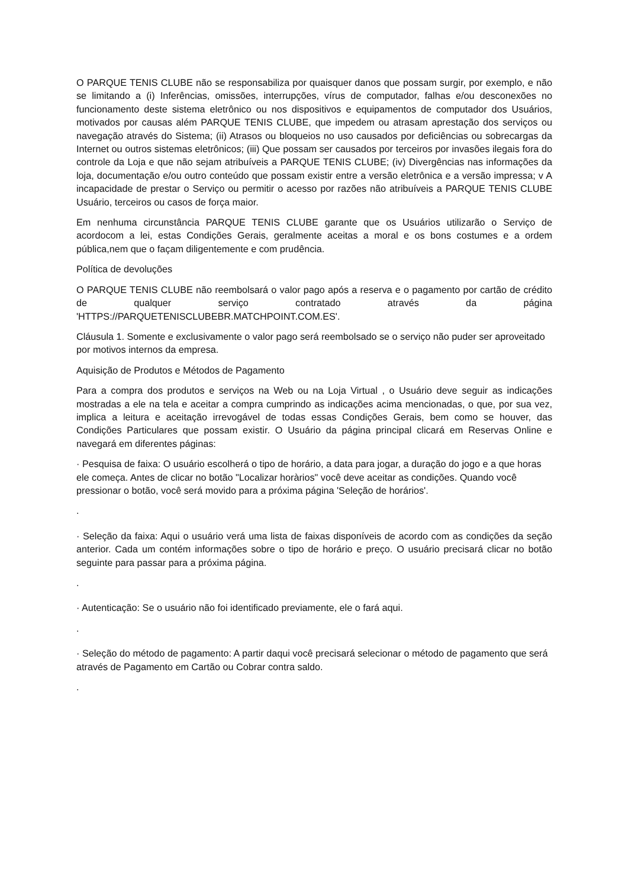O PARQUE TENIS CLUBE não se responsabiliza por quaisquer danos que possam surgir, por exemplo, e não se limitando a (i) Inferências, omissões, interrupções, vírus de computador, falhas e/ou desconexões no funcionamento deste sistema eletrônico ou nos dispositivos e equipamentos de computador dos Usuários, motivados por causas além PARQUE TENIS CLUBE, que impedem ou atrasam aprestação dos serviços ou navegação através do Sistema; (ii) Atrasos ou bloqueios no uso causados por deficiências ou sobrecargas da Internet ou outros sistemas eletrônicos; (iii) Que possam ser causados por terceiros por invasões ilegais fora do controle da Loja e que não sejam atribuíveis a PARQUE TENIS CLUBE; (iv) Divergências nas informações da loja, documentação e/ou outro conteúdo que possam existir entre a versão eletrônica e a versão impressa; v A incapacidade de prestar o Serviço ou permitir o acesso por razões não atribuíveis a PARQUE TENIS CLUBE Usuário, terceiros ou casos de força maior.
Em nenhuma circunstância PARQUE TENIS CLUBE garante que os Usuários utilizarão o Serviço de acordocom a lei, estas Condições Gerais, geralmente aceitas a moral e os bons costumes e a ordem pública,nem que o façam diligentemente e com prudência.
Política de devoluções
O PARQUE TENIS CLUBE não reembolsará o valor pago após a reserva e o pagamento por cartão de crédito de qualquer serviço contratado através da página 'HTTPS://PARQUETENISCLUBEBR.MATCHPOINT.COM.ES'.
Cláusula 1. Somente e exclusivamente o valor pago será reembolsado se o serviço não puder ser aproveitado por motivos internos da empresa.
Aquisição de Produtos e Métodos de Pagamento
Para a compra dos produtos e serviços na Web ou na Loja Virtual , o Usuário deve seguir as indicações mostradas a ele na tela e aceitar a compra cumprindo as indicações acima mencionadas, o que, por sua vez, implica a leitura e aceitação irrevogável de todas essas Condições Gerais, bem como se houver, das Condições Particulares que possam existir. O Usuário da página principal clicará em Reservas Online e navegará em diferentes páginas:
· Pesquisa de faixa: O usuário escolherá o tipo de horário, a data para jogar, a duração do jogo e a que horas ele começa. Antes de clicar no botão "Localizar horàrios" você deve aceitar as condições. Quando você pressionar o botão, você será movido para a próxima página 'Seleção de horários'.
.
· Seleção da faixa: Aqui o usuário verá uma lista de faixas disponíveis de acordo com as condições da seção anterior. Cada um contém informações sobre o tipo de horário e preço. O usuário precisará clicar no botão seguinte para passar para a próxima página.
.
· Autenticação: Se o usuário não foi identificado previamente, ele o fará aqui.
.
· Seleção do método de pagamento: A partir daqui você precisará selecionar o método de pagamento que será através de Pagamento em Cartão ou Cobrar contra saldo.
.